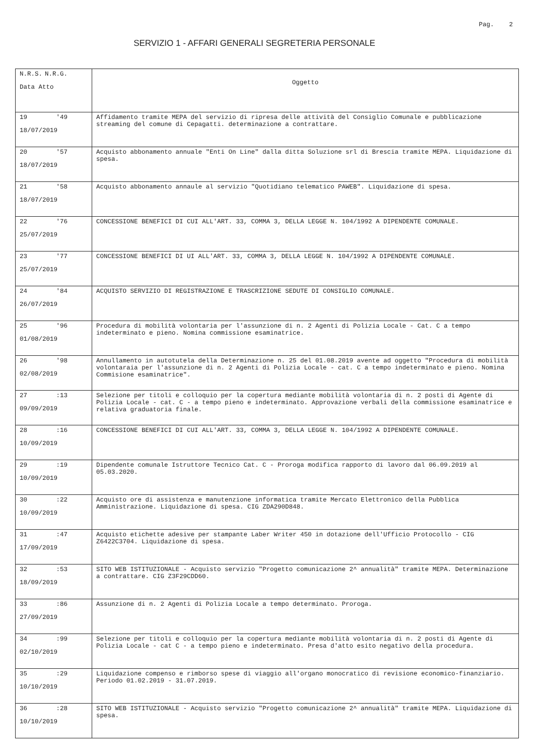Pag. 2
SERVIZIO 1 - AFFARI GENERALI SEGRETERIA PERSONALE
| N.R.S. N.R.G. Data Atto | Oggetto |
| --- | --- |
| 19 '49 18/07/2019 | Affidamento tramite MEPA del servizio di ripresa delle attività del Consiglio Comunale e pubblicazione streaming del comune di Cepagatti. determinazione a contrattare. |
| 20 '57 18/07/2019 | Acquisto abbonamento annuale "Enti On Line" dalla ditta Soluzione srl di Brescia tramite MEPA. Liquidazione di spesa. |
| 21 '58 18/07/2019 | Acquisto abbonamento annaule al servizio "Quotidiano telematico PAWEB". Liquidazione di spesa. |
| 22 '76 25/07/2019 | CONCESSIONE BENEFICI DI CUI ALL'ART. 33, COMMA 3, DELLA LEGGE N. 104/1992 A DIPENDENTE COMUNALE. |
| 23 '77 25/07/2019 | CONCESSIONE BENEFICI DI UI ALL'ART. 33, COMMA 3, DELLA LEGGE N. 104/1992 A DIPENDENTE COMUNALE. |
| 24 '84 26/07/2019 | ACQUISTO SERVIZIO DI REGISTRAZIONE E TRASCRIZIONE SEDUTE DI CONSIGLIO COMUNALE. |
| 25 '96 01/08/2019 | Procedura di mobilità volontaria per l'assunzione di n. 2 Agenti di Polizia Locale - Cat. C a tempo indeterminato e pieno. Nomina commissione esaminatrice. |
| 26 '98 02/08/2019 | Annullamento in autotutela della Determinazione n. 25 del 01.08.2019 avente ad oggetto "Procedura di mobilità volontaraia per l'assunzione di n. 2 Agenti di Polizia Locale - cat. C a tempo indeterminato e pieno. Nomina Commisione esaminatrice". |
| 27 :13 09/09/2019 | Selezione per titoli e colloquio per la copertura mediante mobilità volontaria di n. 2 posti di Agente di Polizia Locale - cat. C - a tempo pieno e indeterminato. Approvazione verbali della commissione esaminatrice e relativa graduatoria finale. |
| 28 :16 10/09/2019 | CONCESSIONE BENEFICI DI CUI ALL'ART. 33, COMMA 3, DELLA LEGGE N. 104/1992 A DIPENDENTE COMUNALE. |
| 29 :19 10/09/2019 | Dipendente comunale Istruttore Tecnico Cat. C - Proroga modifica rapporto di lavoro dal 06.09.2019 al 05.03.2020. |
| 30 :22 10/09/2019 | Acquisto ore di assistenza e manutenzione informatica tramite Mercato Elettronico della Pubblica Amministrazione. Liquidazione di spesa. CIG ZDA290D848. |
| 31 :47 17/09/2019 | Acquisto etichette adesive per stampante Laber Writer 450 in dotazione dell'Ufficio Protocollo - CIG Z6422C3704. Liquidazione di spesa. |
| 32 :53 18/09/2019 | SITO WEB ISTITUZIONALE - Acquisto servizio "Progetto comunicazione 2^ annualità" tramite MEPA. Determinazione a contrattare. CIG Z3F29CDD60. |
| 33 :86 27/09/2019 | Assunzione di n. 2 Agenti di Polizia Locale a tempo determinato. Proroga. |
| 34 :99 02/10/2019 | Selezione per titoli e colloquio per la copertura mediante mobilità volontaria di n. 2 posti di Agente di Polizia Locale - cat C - a tempo pieno e indeterminato. Presa d'atto esito negativo della procedura. |
| 35 :29 10/10/2019 | Liquidazione compenso e rimborso spese di viaggio all'organo monocratico di revisione economico-finanziario. Periodo 01.02.2019 - 31.07.2019. |
| 36 :28 10/10/2019 | SITO WEB ISTITUZIONALE - Acquisto servizio "Progetto comunicazione 2^ annualità" tramite MEPA. Liquidazione di spesa. |